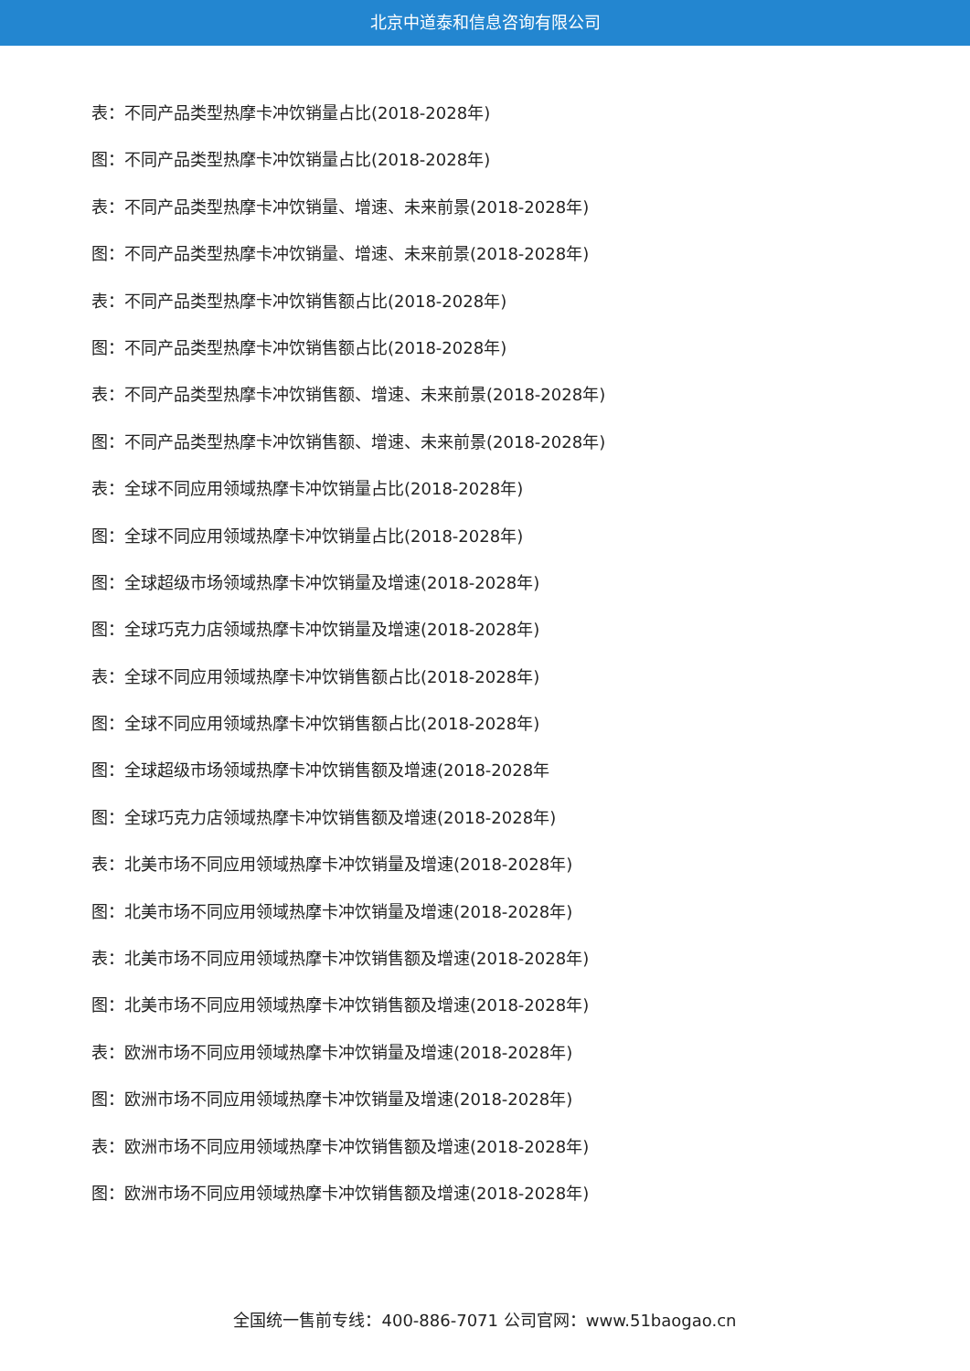北京中道泰和信息咨询有限公司
表：不同产品类型热摩卡冲饮销量占比(2018-2028年)
图：不同产品类型热摩卡冲饮销量占比(2018-2028年)
表：不同产品类型热摩卡冲饮销量、增速、未来前景(2018-2028年)
图：不同产品类型热摩卡冲饮销量、增速、未来前景(2018-2028年)
表：不同产品类型热摩卡冲饮销售额占比(2018-2028年)
图：不同产品类型热摩卡冲饮销售额占比(2018-2028年)
表：不同产品类型热摩卡冲饮销售额、增速、未来前景(2018-2028年)
图：不同产品类型热摩卡冲饮销售额、增速、未来前景(2018-2028年)
表：全球不同应用领域热摩卡冲饮销量占比(2018-2028年)
图：全球不同应用领域热摩卡冲饮销量占比(2018-2028年)
图：全球超级市场领域热摩卡冲饮销量及增速(2018-2028年)
图：全球巧克力店领域热摩卡冲饮销量及增速(2018-2028年)
表：全球不同应用领域热摩卡冲饮销售额占比(2018-2028年)
图：全球不同应用领域热摩卡冲饮销售额占比(2018-2028年)
图：全球超级市场领域热摩卡冲饮销售额及增速(2018-2028年
图：全球巧克力店领域热摩卡冲饮销售额及增速(2018-2028年)
表：北美市场不同应用领域热摩卡冲饮销量及增速(2018-2028年)
图：北美市场不同应用领域热摩卡冲饮销量及增速(2018-2028年)
表：北美市场不同应用领域热摩卡冲饮销售额及增速(2018-2028年)
图：北美市场不同应用领域热摩卡冲饮销售额及增速(2018-2028年)
表：欧洲市场不同应用领域热摩卡冲饮销量及增速(2018-2028年)
图：欧洲市场不同应用领域热摩卡冲饮销量及增速(2018-2028年)
表：欧洲市场不同应用领域热摩卡冲饮销售额及增速(2018-2028年)
图：欧洲市场不同应用领域热摩卡冲饮销售额及增速(2018-2028年)
全国统一售前专线：400-886-7071 公司官网：www.51baogao.cn